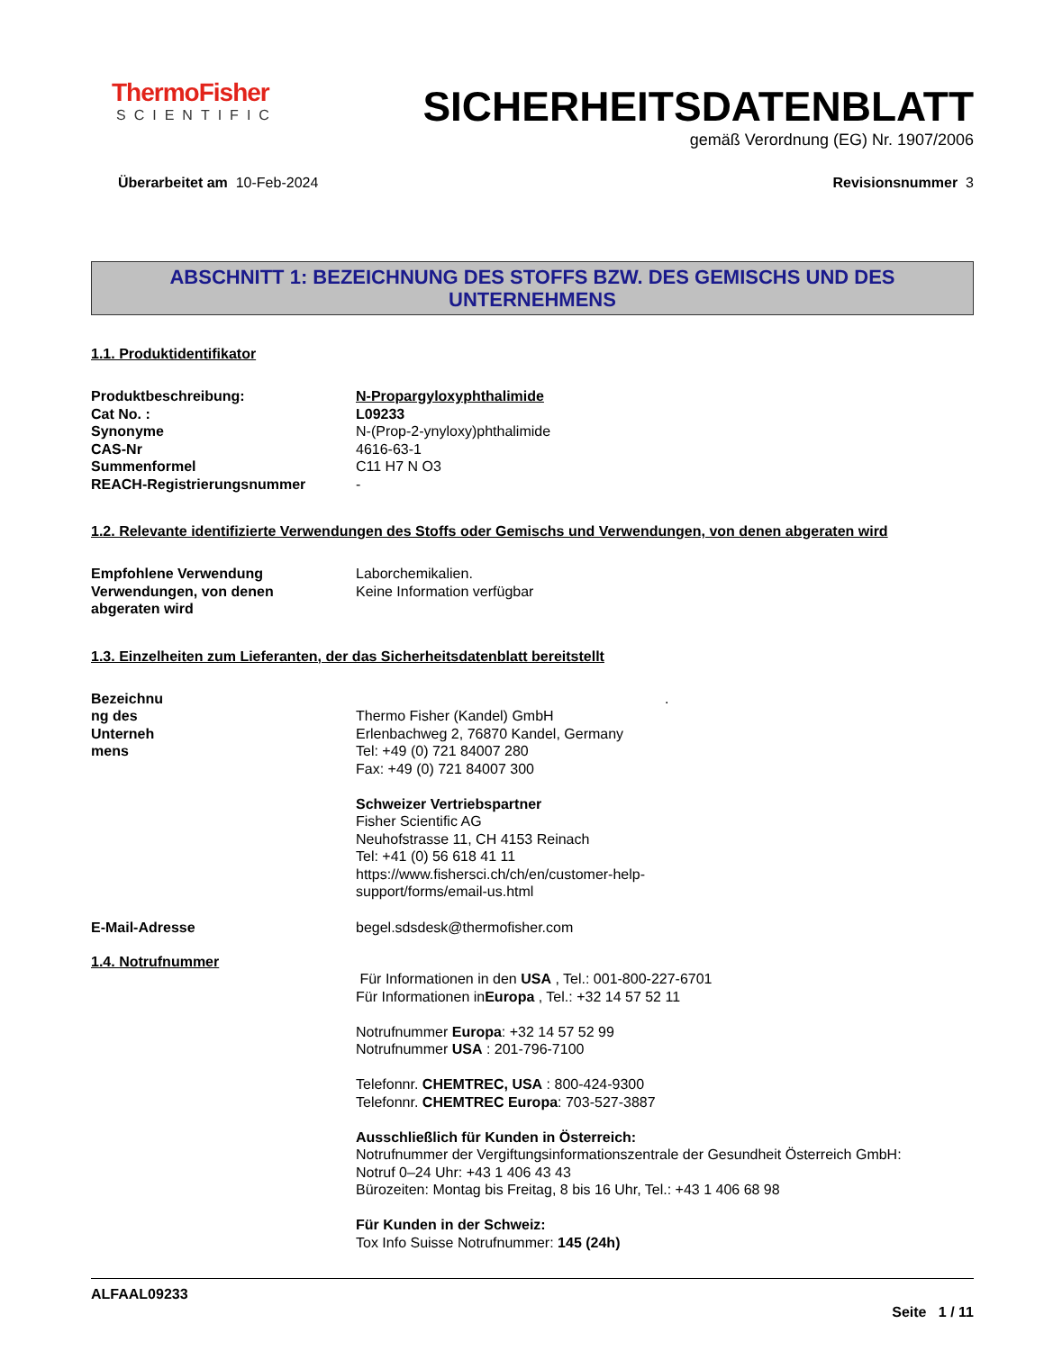ThermoFisher
SCIENTIFIC
SICHERHEITSDATENBLATT
gemäß Verordnung (EG) Nr. 1907/2006
Überarbeitet am 10-Feb-2024 Revisionsnummer 3
ABSCHNITT 1: BEZEICHNUNG DES STOFFS BZW. DES GEMISCHS UND DES
UNTERNEHMENS
1.1. Produktidentifikator
Produktbeschreibung: N-Propargyloxyphthalimide
Cat No. : L09233
Synonyme N-(Prop-2-ynyloxy)phthalimide
CAS-Nr 4616-63-1
Summenformel C11 H7 N O3
REACH-Registrierungsnummer -
1.2. Relevante identifizierte Verwendungen des Stoffs oder Gemischs und Verwendungen, von denen abgeraten wird
Empfohlene Verwendung Laborchemikalien.
Verwendungen, von denen
abgeraten wird
Keine Information verfügbar
1.3. Einzelheiten zum Lieferanten, der das Sicherheitsdatenblatt bereitstellt
Bezeichnu
ng des
Unterneh
mens
.
Thermo Fisher (Kandel) GmbH
Erlenbachweg 2, 76870 Kandel, Germany
Tel: +49 (0) 721 84007 280
Fax: +49 (0) 721 84007 300
Schweizer Vertriebspartner
Fisher Scientific AG
Neuhofstrasse 11, CH 4153 Reinach
Tel: +41 (0) 56 618 41 11
https://www.fishersci.ch/ch/en/customer-help-
support/forms/email-us.html
E-Mail-Adresse begel.sdsdesk@thermofisher.com
1.4. Notrufnummer
Für Informationen in den USA , Tel.: 001-800-227-6701
Für Informationen inEuropa , Tel.: +32 14 57 52 11
Notrufnummer Europa: +32 14 57 52 99
Notrufnummer USA : 201-796-7100
Telefonnr. CHEMTREC, USA : 800-424-9300
Telefonnr. CHEMTREC Europa: 703-527-3887
Ausschließlich für Kunden in Österreich:
Notrufnummer der Vergiftungsinformationszentrale der Gesundheit Österreich GmbH:
Notruf 0–24 Uhr: +43 1 406 43 43
Bürozeiten: Montag bis Freitag, 8 bis 16 Uhr, Tel.: +43 1 406 68 98
Für Kunden in der Schweiz:
Tox Info Suisse Notrufnummer: 145 (24h)
ALFAAL09233
Seite 1 / 11